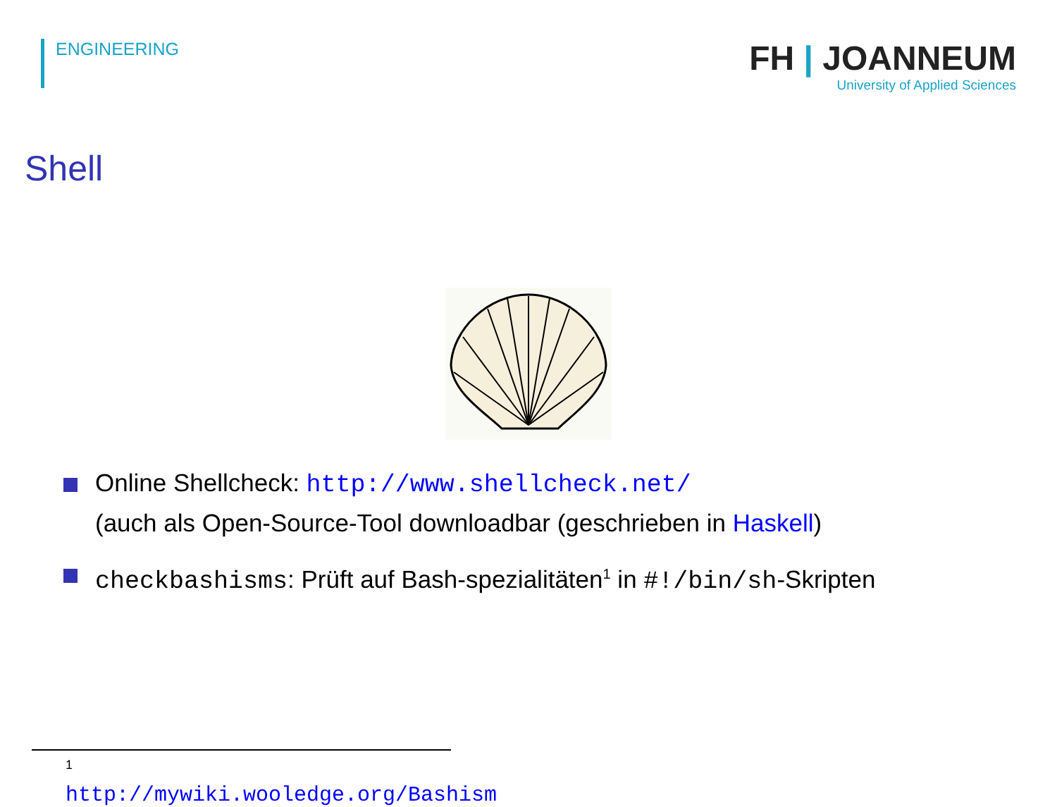ENGINEERING
FH | JOANNEUM
University of Applied Sciences
Shell
Online Shellcheck: http://www.shellcheck.net/
(auch als Open-Source-Tool downloadbar (geschrieben in Haskell)
checkbashisms: Prüft auf Bash-spezialitäten<sup>1</sup> in #!/bin/sh-Skripten
<sup>1</sup> http://mywiki.wooledge.org/Bashism